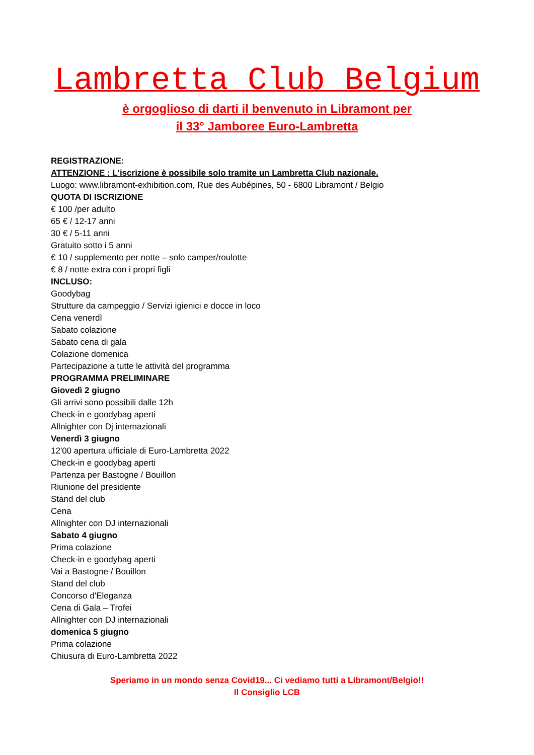Lambretta Club Belgium
è orgoglioso di darti il benvenuto in Libramont per
il 33° Jamboree Euro-Lambretta
REGISTRAZIONE:
ATTENZIONE : L'iscrizione è possibile solo tramite un Lambretta Club nazionale.
Luogo: www.libramont-exhibition.com, Rue des Aubépines, 50 - 6800 Libramont / Belgio
QUOTA DI ISCRIZIONE
€ 100 /per adulto
65 € / 12-17 anni
30 € / 5-11 anni
Gratuito sotto i 5 anni
€ 10 / supplemento per notte – solo camper/roulotte
€ 8 / notte extra con i propri figli
INCLUSO:
Goodybag
Strutture da campeggio / Servizi igienici e docce in loco
Cena venerdì
Sabato colazione
Sabato cena di gala
Colazione domenica
Partecipazione a tutte le attività del programma
PROGRAMMA PRELIMINARE
Giovedì 2 giugno
Gli arrivi sono possibili dalle 12h
Check-in e goodybag aperti
Allnighter con Dj internazionali
Venerdì 3 giugno
12'00 apertura ufficiale di Euro-Lambretta 2022
Check-in e goodybag aperti
Partenza per Bastogne / Bouillon
Riunione del presidente
Stand del club
Cena
Allnighter con DJ internazionali
Sabato 4 giugno
Prima colazione
Check-in e goodybag aperti
Vai a Bastogne / Bouillon
Stand del club
Concorso d'Eleganza
Cena di Gala – Trofei
Allnighter con DJ internazionali
domenica 5 giugno
Prima colazione
Chiusura di Euro-Lambretta 2022
Speriamo in un mondo senza Covid19... Ci vediamo tutti a Libramont/Belgio!!
Il Consiglio LCB